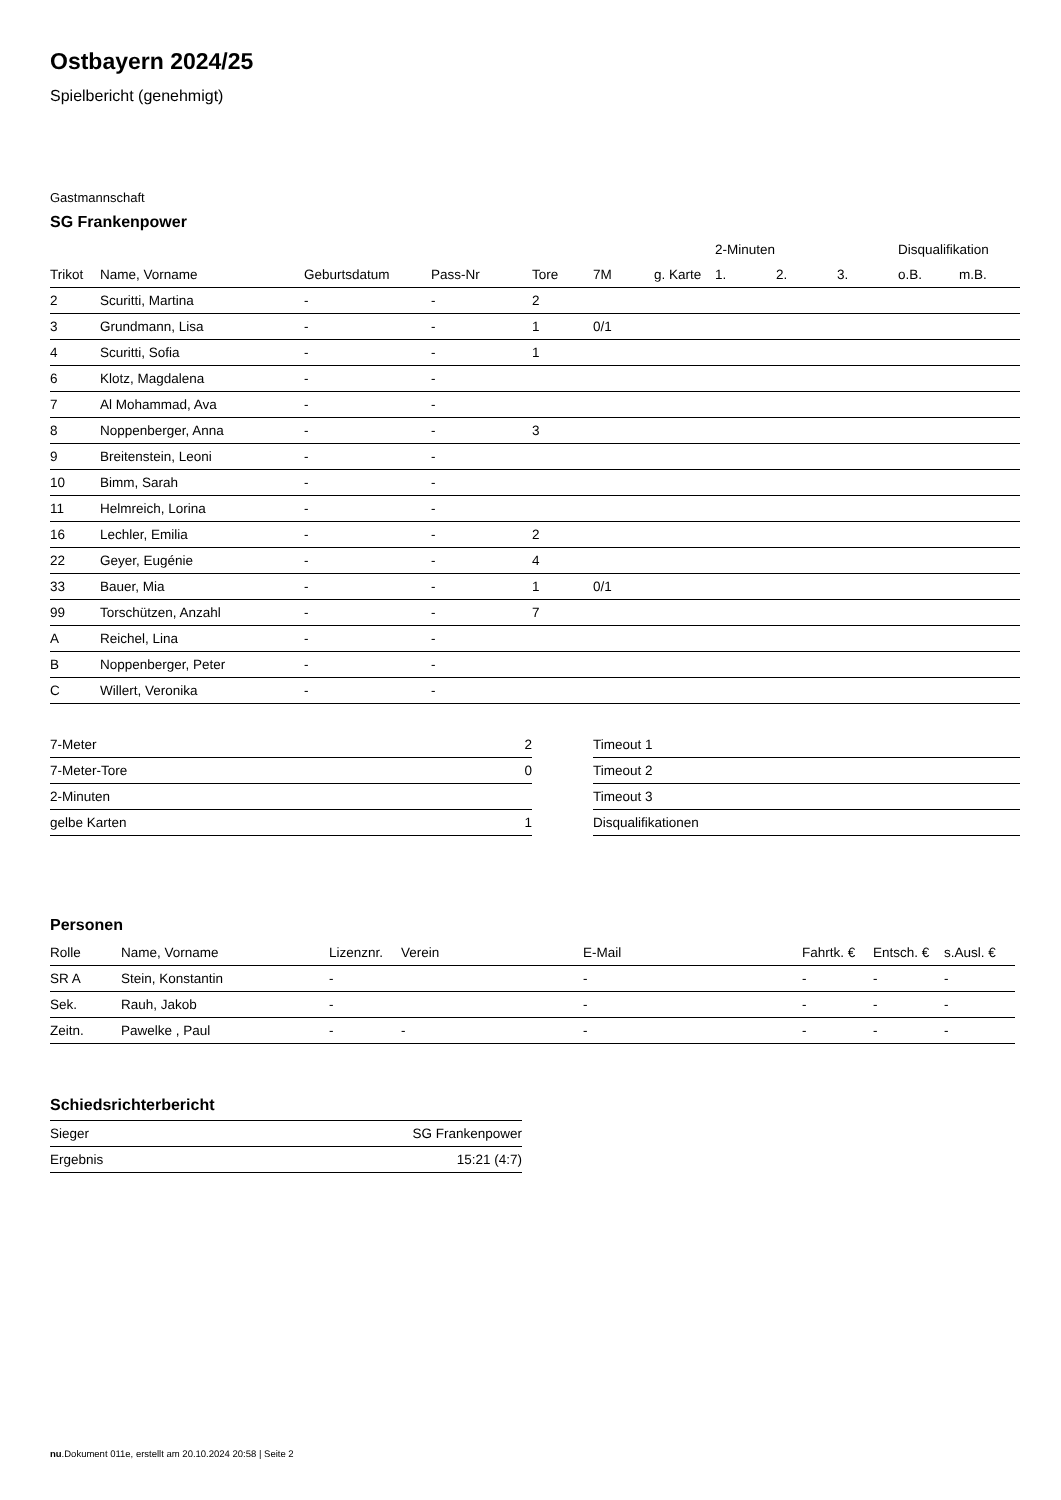Ostbayern 2024/25
Spielbericht (genehmigt)
Gastmannschaft
SG Frankenpower
| | | | | | | | 2-Minuten | | | Disqualifikation | |
| --- | --- | --- | --- | --- | --- | --- | --- | --- | --- | --- | --- |
| Trikot | Name, Vorname | Geburtsdatum | Pass-Nr | Tore | 7M | g. Karte | 1. | 2. | 3. | o.B. | m.B. |
| 2 | Scuritti, Martina | - | - | 2 | | | | | | | |
| 3 | Grundmann, Lisa | - | - | 1 | 0/1 | | | | | | |
| 4 | Scuritti, Sofia | - | - | 1 | | | | | | | |
| 6 | Klotz, Magdalena | - | - | | | | | | | | |
| 7 | Al Mohammad, Ava | - | - | | | | | | | | |
| 8 | Noppenberger, Anna | - | - | 3 | | | | | | | |
| 9 | Breitenstein, Leoni | - | - | | | | | | | | |
| 10 | Bimm, Sarah | - | - | | | | | | | | |
| 11 | Helmreich, Lorina | - | - | | | | | | | | |
| 16 | Lechler, Emilia | - | - | 2 | | | | | | | |
| 22 | Geyer, Eugénie | - | - | 4 | | | | | | | |
| 33 | Bauer, Mia | - | - | 1 | 0/1 | | | | | | |
| 99 | Torschützen, Anzahl | - | - | 7 | | | | | | | |
| A | Reichel, Lina | - | - | | | | | | | | |
| B | Noppenberger, Peter | - | - | | | | | | | | |
| C | Willert, Veronika | - | - | | | | | | | | |
| 7-Meter | 2 |
| 7-Meter-Tore | 0 |
| 2-Minuten | |
| gelbe Karten | 1 |
| Timeout 1 |
| Timeout 2 |
| Timeout 3 |
| Disqualifikationen |
Personen
| Rolle | Name, Vorname | Lizenznr. | Verein | E-Mail | Fahrtk. € | Entsch. € | s.Ausl. € |
| --- | --- | --- | --- | --- | --- | --- | --- |
| SR A | Stein, Konstantin | - | | - | - | - | - |
| Sek. | Rauh, Jakob | - | | - | - | - | - |
| Zeitn. | Pawelke , Paul | - | - | - | - | - | - |
Schiedsrichterbericht
| Sieger | SG Frankenpower |
| Ergebnis | 15:21 (4:7) |
nu.Dokument 011e, erstellt am 20.10.2024 20:58 | Seite 2